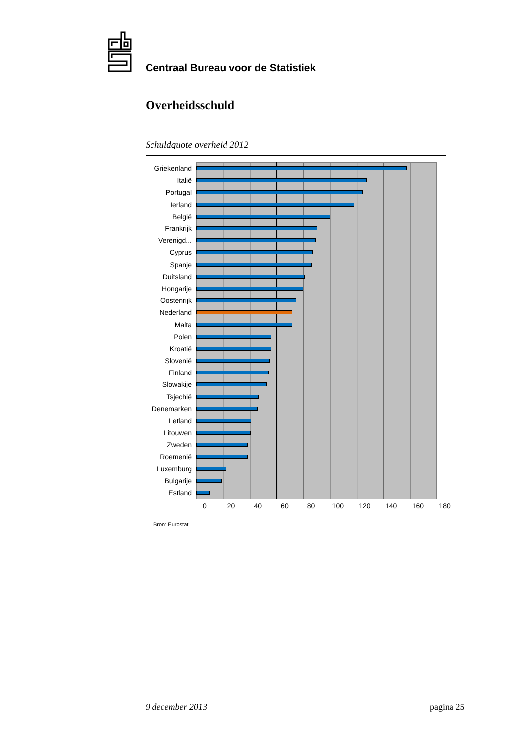Centraal Bureau voor de Statistiek
Overheidsschuld
Schuldquote overheid 2012
Griekenland
Italië
Portugal
Ierland
België
Frankrijk
Verenigd...
Cyprus
Spanje
Duitsland
Hongarije
Oostenrijk
Nederland
Malta
Polen
Kroatië
Slovenië
Finland
Slowakije
Tsjechië
Denemarken
Letland
Litouwen
Zweden
Roemenië
Luxemburg
Bulgarije
Estland
0 20 40 60 80 100 120 140 160 180
Bron: Eurostat
9 december 2013 pagina 25